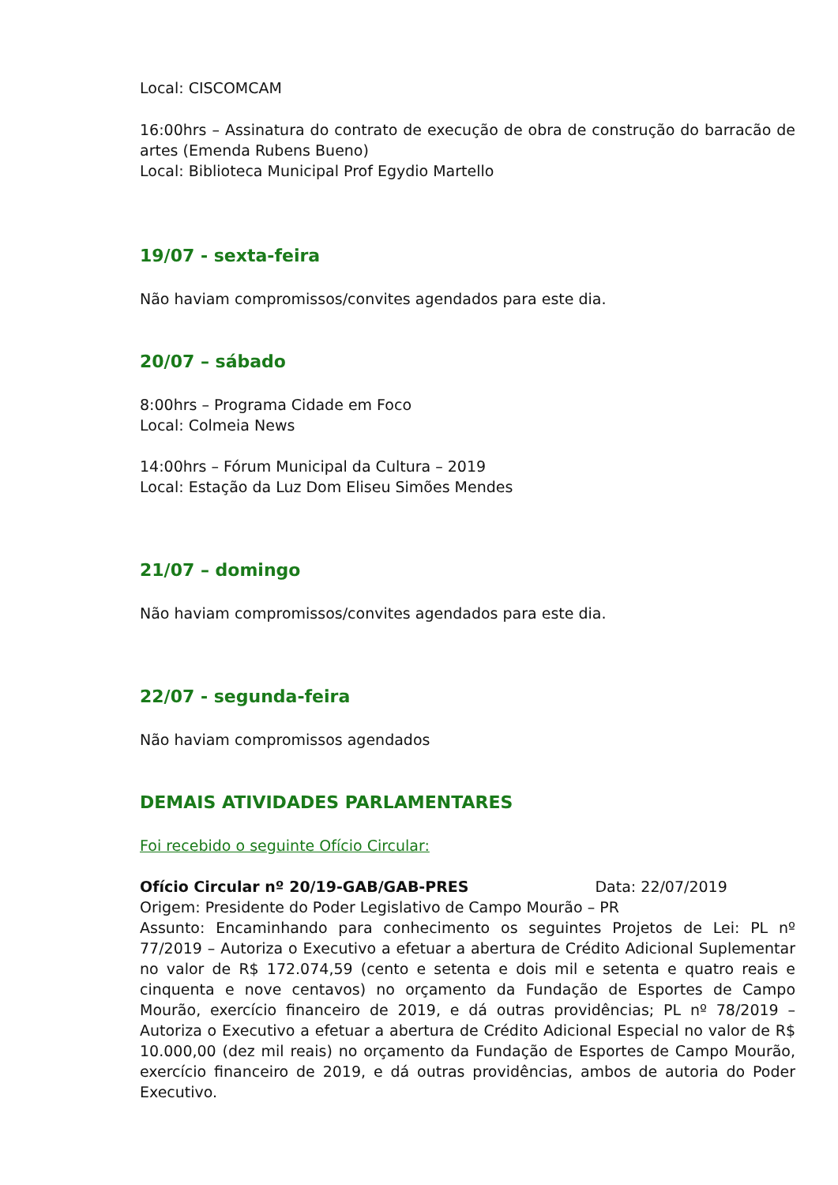Local: CISCOMCAM
16:00hrs – Assinatura do contrato de execução de obra de construção do barracão de artes (Emenda Rubens Bueno)
Local: Biblioteca Municipal Prof Egydio Martello
19/07 - sexta-feira
Não haviam compromissos/convites agendados para este dia.
20/07 – sábado
8:00hrs – Programa Cidade em Foco
Local: Colmeia News
14:00hrs – Fórum Municipal da Cultura – 2019
Local: Estação da Luz Dom Eliseu Simões Mendes
21/07 – domingo
Não haviam compromissos/convites agendados para este dia.
22/07 - segunda-feira
Não haviam compromissos agendados
DEMAIS ATIVIDADES PARLAMENTARES
Foi recebido o seguinte Ofício Circular:
Ofício Circular nº 20/19-GAB/GAB-PRES Data: 22/07/2019
Origem: Presidente do Poder Legislativo de Campo Mourão – PR
Assunto: Encaminhando para conhecimento os seguintes Projetos de Lei: PL nº 77/2019 – Autoriza o Executivo a efetuar a abertura de Crédito Adicional Suplementar no valor de R$ 172.074,59 (cento e setenta e dois mil e setenta e quatro reais e cinquenta e nove centavos) no orçamento da Fundação de Esportes de Campo Mourão, exercício financeiro de 2019, e dá outras providências; PL nº 78/2019 – Autoriza o Executivo a efetuar a abertura de Crédito Adicional Especial no valor de R$ 10.000,00 (dez mil reais) no orçamento da Fundação de Esportes de Campo Mourão, exercício financeiro de 2019, e dá outras providências, ambos de autoria do Poder Executivo.